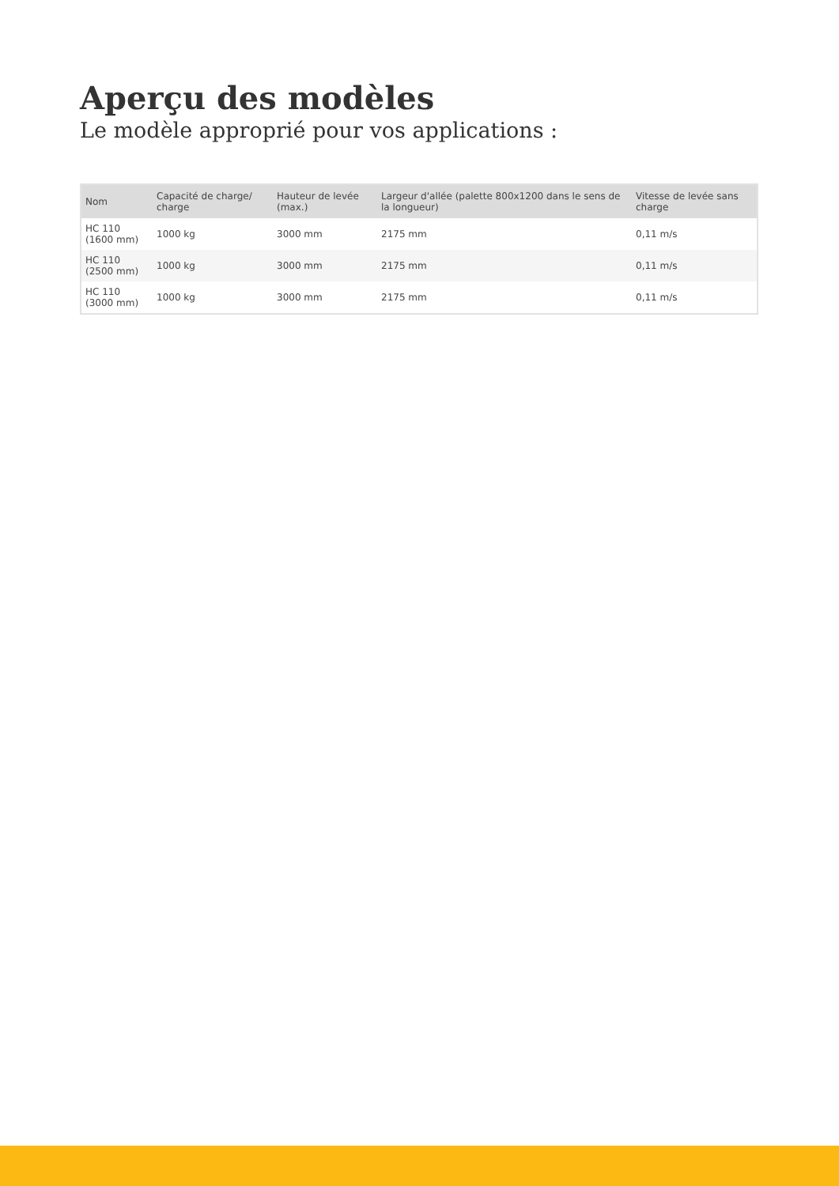Aperçu des modèles
Le modèle approprié pour vos applications :
| Nom | Capacité de charge/ charge | Hauteur de levée (max.) | Largeur d'allée (palette 800x1200 dans le sens de la longueur) | Vitesse de levée sans charge |
| --- | --- | --- | --- | --- |
| HC 110 (1600 mm) | 1000 kg | 3000 mm | 2175 mm | 0,11 m/s |
| HC 110 (2500 mm) | 1000 kg | 3000 mm | 2175 mm | 0,11 m/s |
| HC 110 (3000 mm) | 1000 kg | 3000 mm | 2175 mm | 0,11 m/s |